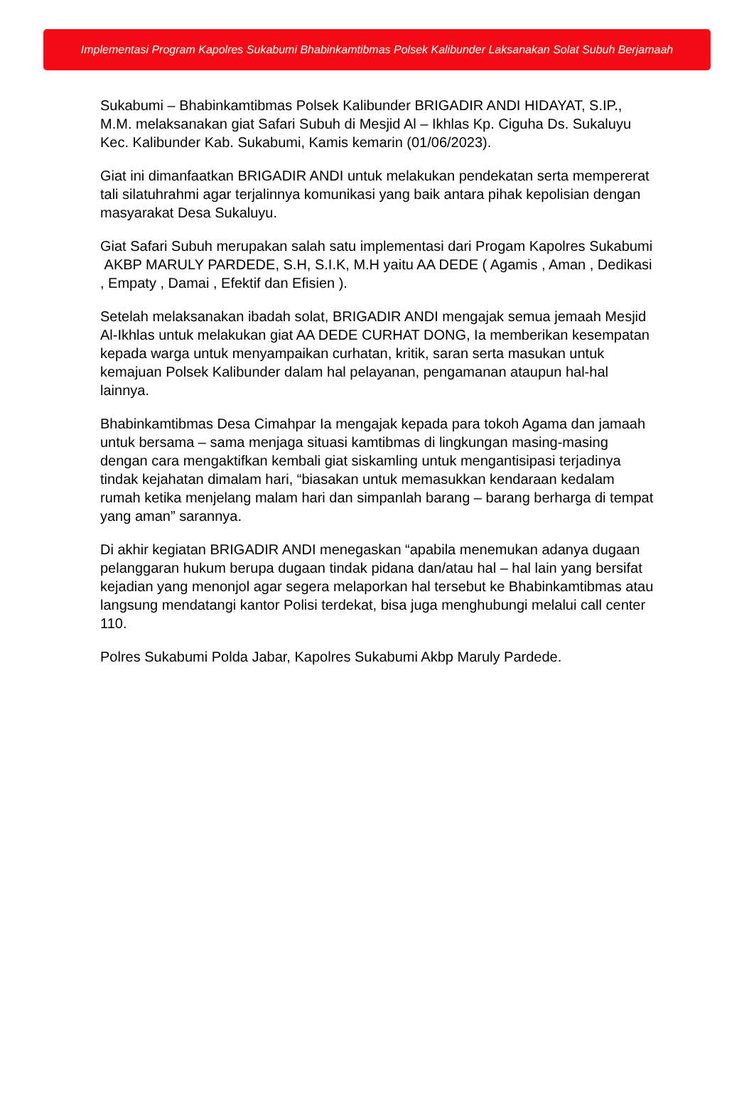Implementasi Program Kapolres Sukabumi Bhabinkamtibmas Polsek Kalibunder Laksanakan Solat Subuh Berjamaah
Sukabumi – Bhabinkamtibmas Polsek Kalibunder BRIGADIR ANDI HIDAYAT, S.IP., M.M. melaksanakan giat Safari Subuh di Mesjid Al – Ikhlas Kp. Ciguha Ds. Sukaluyu Kec. Kalibunder Kab. Sukabumi, Kamis kemarin (01/06/2023).
Giat ini dimanfaatkan BRIGADIR ANDI untuk melakukan pendekatan serta mempererat tali silatuhrahmi agar terjalinnya komunikasi yang baik antara pihak kepolisian dengan masyarakat Desa Sukaluyu.
Giat Safari Subuh merupakan salah satu implementasi dari Progam Kapolres Sukabumi AKBP MARULY PARDEDE, S.H, S.I.K, M.H yaitu AA DEDE ( Agamis , Aman , Dedikasi , Empaty , Damai , Efektif dan Efisien ).
Setelah melaksanakan ibadah solat, BRIGADIR ANDI mengajak semua jemaah Mesjid Al-Ikhlas untuk melakukan giat AA DEDE CURHAT DONG, Ia memberikan kesempatan kepada warga untuk menyampaikan curhatan, kritik, saran serta masukan untuk kemajuan Polsek Kalibunder dalam hal pelayanan, pengamanan ataupun hal-hal lainnya.
Bhabinkamtibmas Desa Cimahpar Ia mengajak kepada para tokoh Agama dan jamaah untuk bersama – sama menjaga situasi kamtibmas di lingkungan masing-masing dengan cara mengaktifkan kembali giat siskamling untuk mengantisipasi terjadinya tindak kejahatan dimalam hari, “biasakan untuk memasukkan kendaraan kedalam rumah ketika menjelang malam hari dan simpanlah barang – barang berharga di tempat yang aman” sarannya.
Di akhir kegiatan BRIGADIR ANDI menegaskan “apabila menemukan adanya dugaan pelanggaran hukum berupa dugaan tindak pidana dan/atau hal – hal lain yang bersifat kejadian yang menonjol agar segera melaporkan hal tersebut ke Bhabinkamtibmas atau langsung mendatangi kantor Polisi terdekat, bisa juga menghubungi melalui call center 110.
Polres Sukabumi Polda Jabar, Kapolres Sukabumi Akbp Maruly Pardede.